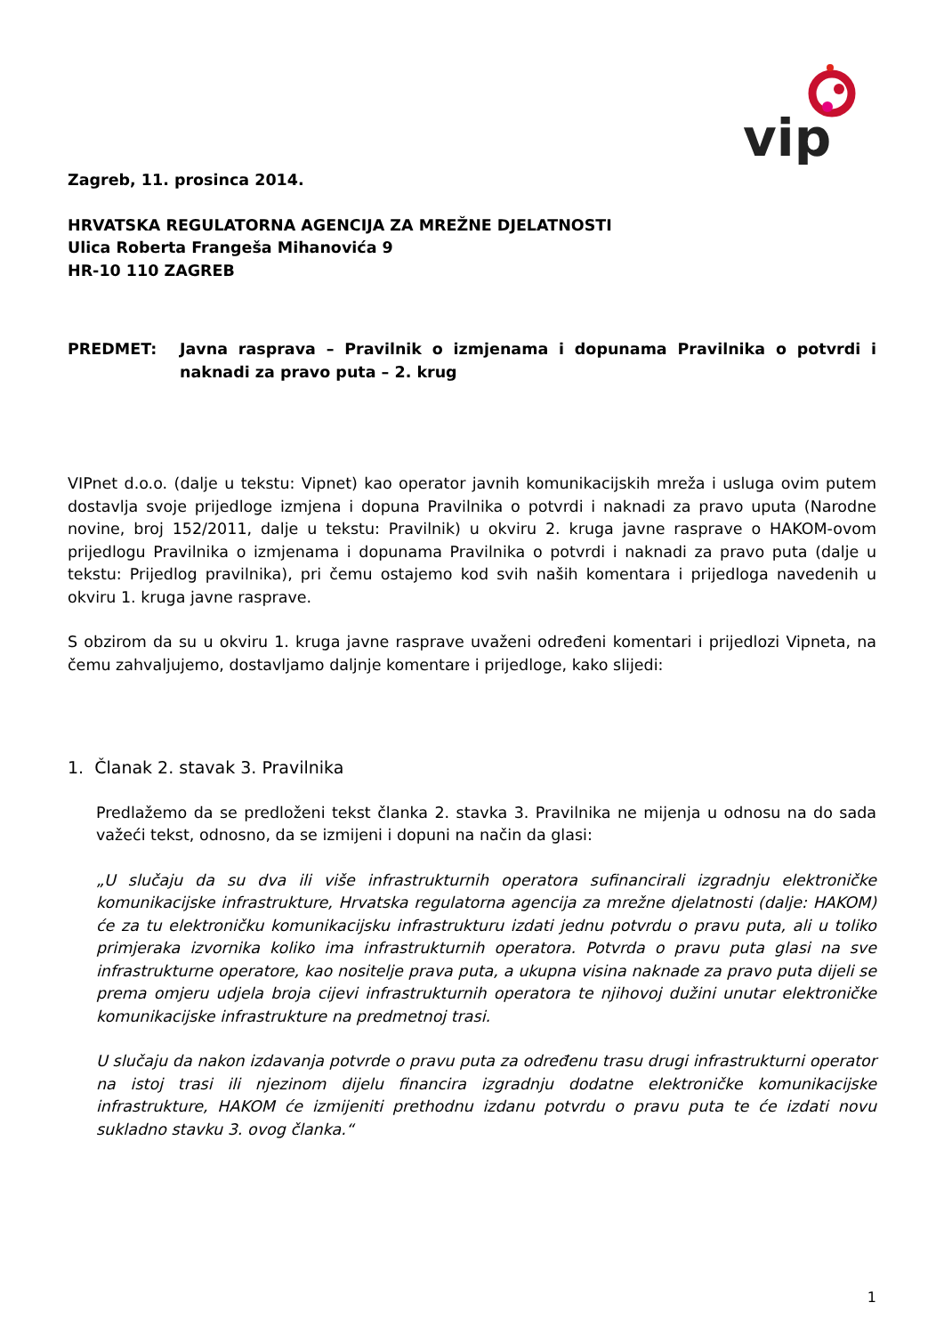vip
Zagreb, 11. prosinca 2014.
HRVATSKA REGULATORNA AGENCIJA ZA MREŽNE DJELATNOSTI
Ulica Roberta Frangeša Mihanovića 9
HR-10 110 ZAGREB
PREDMET: Javna rasprava – Pravilnik o izmjenama i dopunama Pravilnika o potvrdi i naknadi za pravo puta – 2. krug
VIPnet d.o.o. (dalje u tekstu: Vipnet) kao operator javnih komunikacijskih mreža i usluga ovim putem dostavlja svoje prijedloge izmjena i dopuna Pravilnika o potvrdi i naknadi za pravo uputa (Narodne novine, broj 152/2011, dalje u tekstu: Pravilnik) u okviru 2. kruga javne rasprave o HAKOM-ovom prijedlogu Pravilnika o izmjenama i dopunama Pravilnika o potvrdi i naknadi za pravo puta (dalje u tekstu: Prijedlog pravilnika), pri čemu ostajemo kod svih naših komentara i prijedloga navedenih u okviru 1. kruga javne rasprave.
S obzirom da su u okviru 1. kruga javne rasprave uvaženi određeni komentari i prijedlozi Vipneta, na čemu zahvaljujemo, dostavljamo daljnje komentare i prijedloge, kako slijedi:
1. Članak 2. stavak 3. Pravilnika
Predlažemo da se predloženi tekst članka 2. stavka 3. Pravilnika ne mijenja u odnosu na do sada važeći tekst, odnosno, da se izmijeni i dopuni na način da glasi:
„U slučaju da su dva ili više infrastrukturnih operatora sufinancirali izgradnju elektroničke komunikacijske infrastrukture, Hrvatska regulatorna agencija za mrežne djelatnosti (dalje: HAKOM) će za tu elektroničku komunikacijsku infrastrukturu izdati jednu potvrdu o pravu puta, ali u toliko primjeraka izvornika koliko ima infrastrukturnih operatora. Potvrda o pravu puta glasi na sve infrastrukturne operatore, kao nositelje prava puta, a ukupna visina naknade za pravo puta dijeli se prema omjeru udjela broja cijevi infrastrukturnih operatora te njihovoj dužini unutar elektroničke komunikacijske infrastrukture na predmetnoj trasi.
U slučaju da nakon izdavanja potvrde o pravu puta za određenu trasu drugi infrastrukturni operator na istoj trasi ili njezinom dijelu financira izgradnju dodatne elektroničke komunikacijske infrastrukture, HAKOM će izmijeniti prethodnu izdanu potvrdu o pravu puta te će izdati novu sukladno stavku 3. ovog članka.“
1